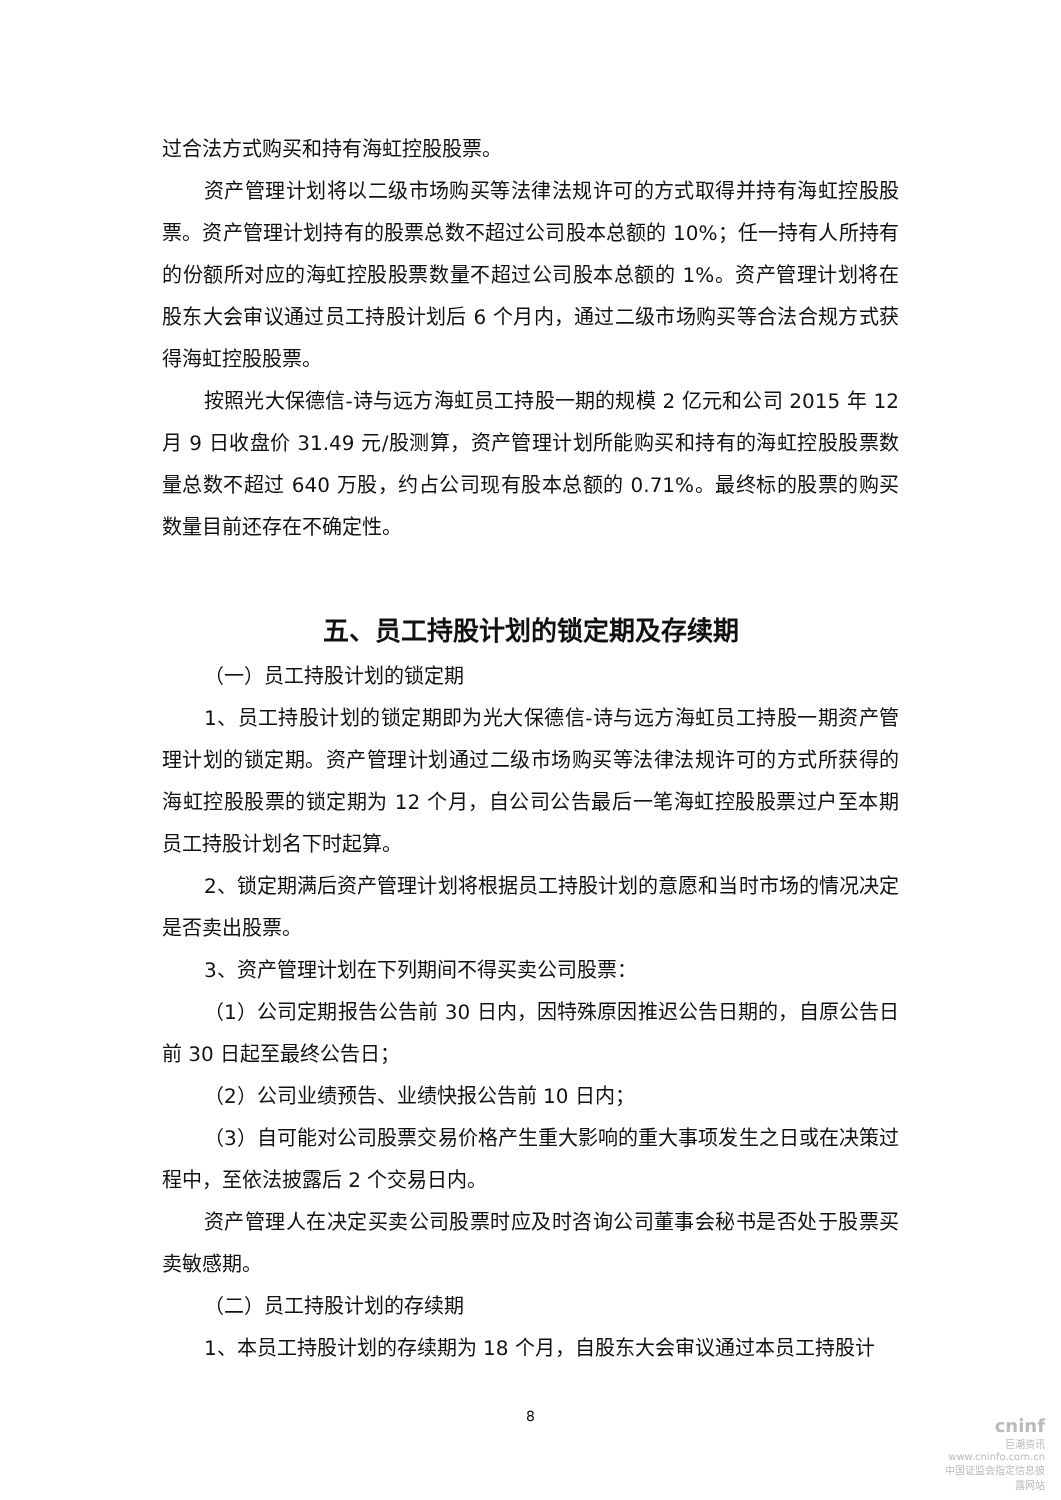过合法方式购买和持有海虹控股股票。
资产管理计划将以二级市场购买等法律法规许可的方式取得并持有海虹控股股票。资产管理计划持有的股票总数不超过公司股本总额的 10%；任一持有人所持有的份额所对应的海虹控股股票数量不超过公司股本总额的 1%。资产管理计划将在股东大会审议通过员工持股计划后 6 个月内，通过二级市场购买等合法合规方式获得海虹控股股票。
按照光大保德信-诗与远方海虹员工持股一期的规模 2 亿元和公司 2015 年 12 月 9 日收盘价 31.49 元/股测算，资产管理计划所能购买和持有的海虹控股股票数量总数不超过 640 万股，约占公司现有股本总额的 0.71%。最终标的股票的购买数量目前还存在不确定性。
五、员工持股计划的锁定期及存续期
（一）员工持股计划的锁定期
1、员工持股计划的锁定期即为光大保德信-诗与远方海虹员工持股一期资产管理计划的锁定期。资产管理计划通过二级市场购买等法律法规许可的方式所获得的海虹控股股票的锁定期为 12 个月，自公司公告最后一笔海虹控股股票过户至本期员工持股计划名下时起算。
2、锁定期满后资产管理计划将根据员工持股计划的意愿和当时市场的情况决定是否卖出股票。
3、资产管理计划在下列期间不得买卖公司股票：
（1）公司定期报告公告前 30 日内，因特殊原因推迟公告日期的，自原公告日前 30 日起至最终公告日；
（2）公司业绩预告、业绩快报公告前 10 日内；
（3）自可能对公司股票交易价格产生重大影响的重大事项发生之日或在决策过程中，至依法披露后 2 个交易日内。
资产管理人在决定买卖公司股票时应及时咨询公司董事会秘书是否处于股票买卖敏感期。
（二）员工持股计划的存续期
1、本员工持股计划的存续期为 18 个月，自股东大会审议通过本员工持股计
8
cninf
巨潮资讯
www.cninfo.com.cn
中国证监会指定信息披露网站